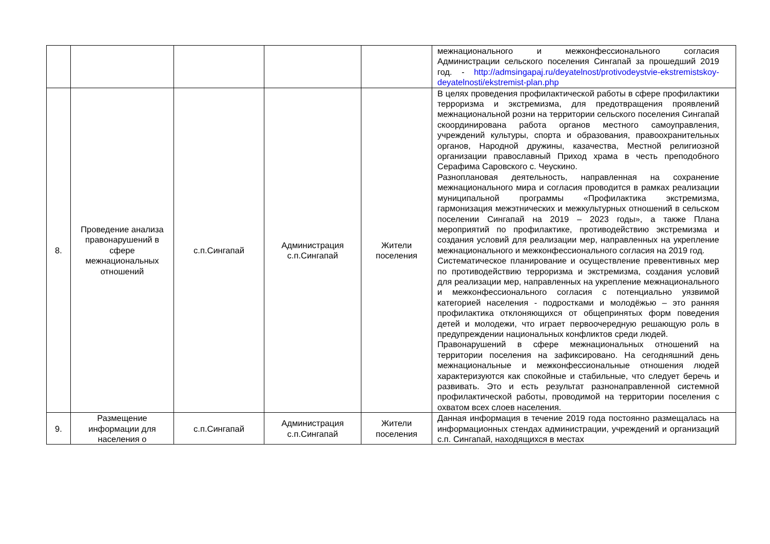| | | | | | межнационального и межконфессионального согласия Администрации сельского поселения Сингапай за прошедший 2019 год. - http://admsingapaj.ru/deyatelnost/protivodeystvie-ekstremistskoy-deyatelnosti/ekstremist-plan.php |
| 8. | Проведение анализа правонарушений в сфере межнациональных отношений | с.п.Сингапай | Администрация с.п.Сингапай | Жители поселения | В целях проведения профилактической работы в сфере профилактики терроризма и экстремизма, для предотвращения проявлений межнациональной розни на территории сельского поселения Сингапай скоординирована работа органов местного самоуправления, учреждений культуры, спорта и образования, правоохранительных органов, Народной дружины, казачества, Местной религиозной организации православный Приход храма в честь преподобного Серафима Саровского с. Чеускино. Разноплановая деятельность, направленная на сохранение межнационального мира и согласия проводится в рамках реализации муниципальной программы «Профилактика экстремизма, гармонизация межэтнических и межкультурных отношений в сельском поселении Сингапай на 2019 – 2023 годы», а также Плана мероприятий по профилактике, противодействию экстремизма и создания условий для реализации мер, направленных на укрепление межнационального и межконфессионального согласия на 2019 год. Систематическое планирование и осуществление превентивных мер по противодействию терроризма и экстремизма, создания условий для реализации мер, направленных на укрепление межнационального и межконфессионального согласия с потенциально уязвимой категорией населения - подростками и молодёжью – это ранняя профилактика отклоняющихся от общепринятых форм поведения детей и молодежи, что играет первоочередную решающую роль в предупреждении национальных конфликтов среди людей. Правонарушений в сфере межнациональных отношений на территории поселения на зафиксировано. На сегодняшний день межнациональные и межконфессиональные отношения людей характеризуются как спокойные и стабильные, что следует беречь и развивать. Это и есть результат разнонаправленной системной профилактической работы, проводимой на территории поселения с охватом всех слоев населения. |
| 9. | Размещение информации для населения о | с.п.Сингапай | Администрация с.п.Сингапай | Жители поселения | Данная информация в течение 2019 года постоянно размещалась на информационных стендах администрации, учреждений и организаций с.п. Сингапай, находящихся в местах |